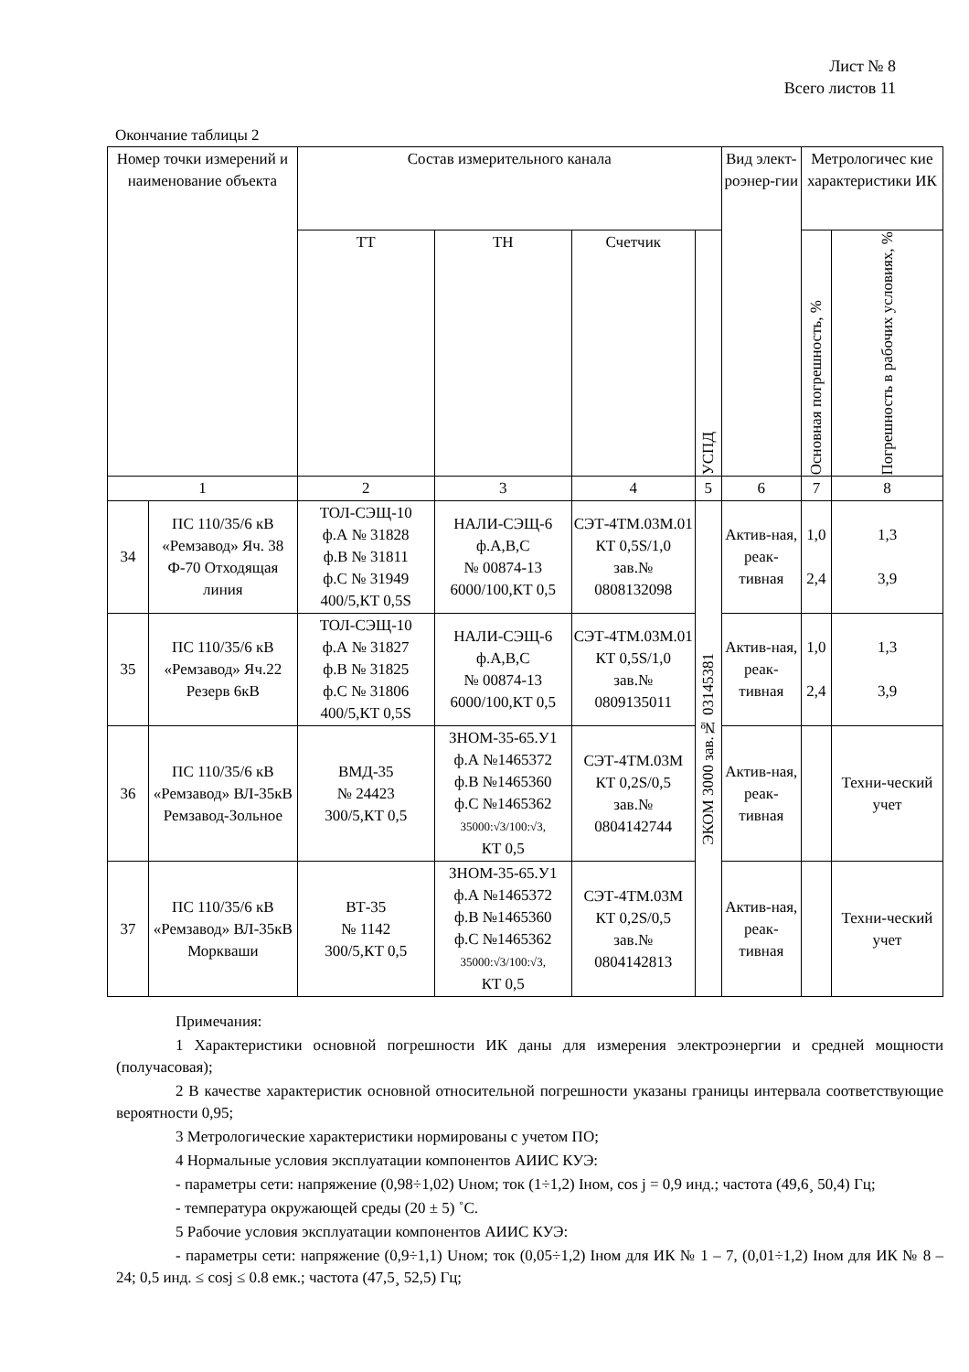Лист № 8
Всего листов 11
Окончание таблицы 2
| Номер точки измерений и наименование объекта | | Состав измерительного канала | | | | Вид элект-роэнер-гии | Метрологичес кие характеристики ИК | |
| --- | --- | --- | --- | --- | --- | --- | --- | --- |
| | | ТТ | ТН | Счетчик | УСПД | | Основная погрешность, % | Погрешность в рабочих условиях, % |
| 1 | | 2 | 3 | 4 | 5 | 6 | 7 | 8 |
| 34 | ПС 110/35/6 кВ «Ремзавод» Яч. 38 Ф-70 Отходящая линия | ТОЛ-СЭЩ-10 ф.А № 31828 ф.В № 31811 ф.С № 31949 400/5,КТ 0,5S | НАЛИ-СЭЩ-6 ф.А,В,С № 00874-13 6000/100,КТ 0,5 | СЭТ-4ТМ.03М.01 КТ 0,5S/1,0 зав.№ 0808132098 | ЭКОМ 3000 зав.№ 03145381 | Актив-ная, реак-тивная | 1,0 2,4 | 1,3 3,9 |
| 35 | ПС 110/35/6 кВ «Ремзавод» Яч.22 Резерв 6кВ | ТОЛ-СЭЩ-10 ф.А № 31827 ф.В № 31825 ф.С № 31806 400/5,КТ 0,5S | НАЛИ-СЭЩ-6 ф.А,В,С № 00874-13 6000/100,КТ 0,5 | СЭТ-4ТМ.03М.01 КТ 0,5S/1,0 зав.№ 0809135011 | | Актив-ная, реак-тивная | 1,0 2,4 | 1,3 3,9 |
| 36 | ПС 110/35/6 кВ «Ремзавод» ВЛ-35кВ Ремзавод-Зольное | ВМД-35 № 24423 300/5,КТ 0,5 | ЗНОМ-35-65.У1 ф.А №1465372 ф.В №1465360 ф.С №1465362 35000:√3/100:√3, КТ 0,5 | СЭТ-4ТМ.03М КТ 0,2S/0,5 зав.№ 0804142744 | | Актив-ная, реак-тивная | | Техни-ческий учет |
| 37 | ПС 110/35/6 кВ «Ремзавод» ВЛ-35кВ Моркваши | ВТ-35 № 1142 300/5,КТ 0,5 | ЗНОМ-35-65.У1 ф.А №1465372 ф.В №1465360 ф.С №1465362 35000:√3/100:√3, КТ 0,5 | СЭТ-4ТМ.03М КТ 0,2S/0,5 зав.№ 0804142813 | | Актив-ная, реак-тивная | | Техни-ческий учет |
Примечания:
1 Характеристики основной погрешности ИК даны для измерения электроэнергии и средней мощности (получасовая);
2 В качестве характеристик основной относительной погрешности указаны границы интервала соответствующие вероятности 0,95;
3 Метрологические характеристики нормированы с учетом ПО;
4 Нормальные условия эксплуатации компонентов АИИС КУЭ:
- параметры сети: напряжение (0,98÷1,02) Uном; ток (1÷1,2) Iном, cos j = 0,9 инд.; частота (49,6¸ 50,4) Гц;
- температура окружающей среды (20 ± 5) ˚С.
5 Рабочие условия эксплуатации компонентов АИИС КУЭ:
- параметры сети: напряжение (0,9÷1,1) Uном; ток (0,05÷1,2) Iном для ИК № 1 – 7, (0,01÷1,2) Iном для ИК № 8 – 24; 0,5 инд. ≤ cosj ≤ 0.8 емк.; частота (47,5¸ 52,5) Гц;